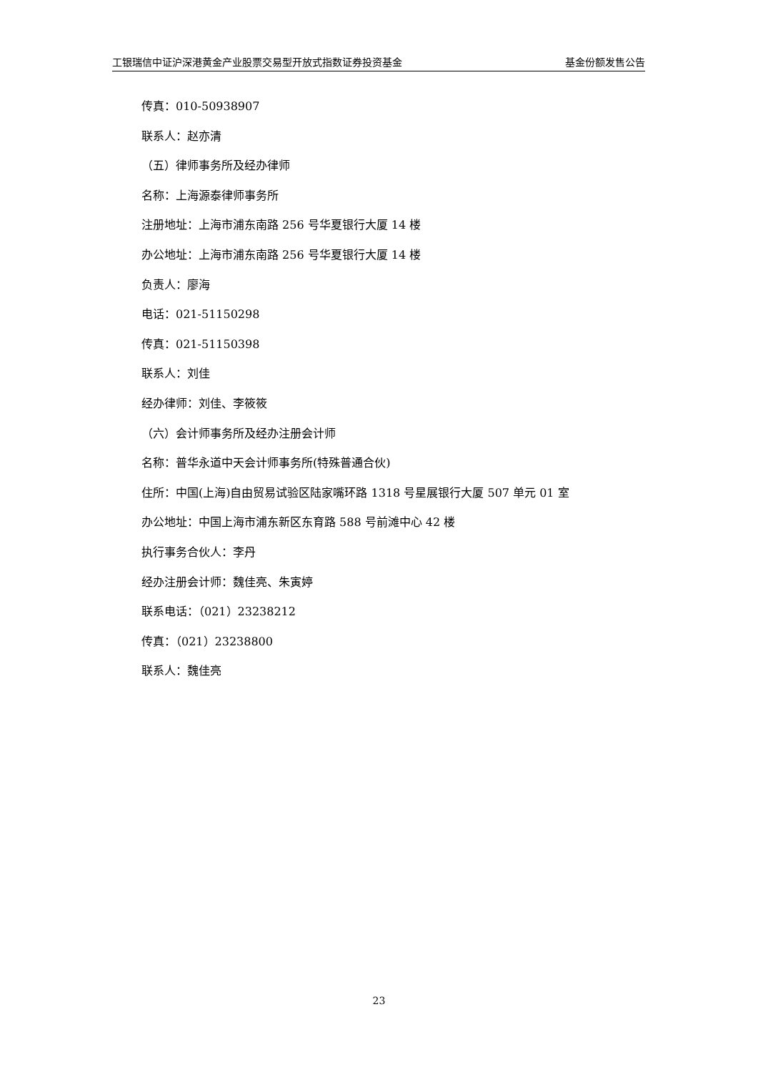工银瑞信中证沪深港黄金产业股票交易型开放式指数证券投资基金 基金份额发售公告
传真：010-50938907
联系人：赵亦清
（五）律师事务所及经办律师
名称：上海源泰律师事务所
注册地址：上海市浦东南路 256 号华夏银行大厦 14 楼
办公地址：上海市浦东南路 256 号华夏银行大厦 14 楼
负责人：廖海
电话：021-51150298
传真：021-51150398
联系人：刘佳
经办律师：刘佳、李筱筱
（六）会计师事务所及经办注册会计师
名称：普华永道中天会计师事务所(特殊普通合伙)
住所：中国(上海)自由贸易试验区陆家嘴环路 1318 号星展银行大厦 507 单元 01 室
办公地址：中国上海市浦东新区东育路 588 号前滩中心 42 楼
执行事务合伙人：李丹
经办注册会计师：魏佳亮、朱寅婷
联系电话：（021）23238212
传真：（021）23238800
联系人：魏佳亮
23